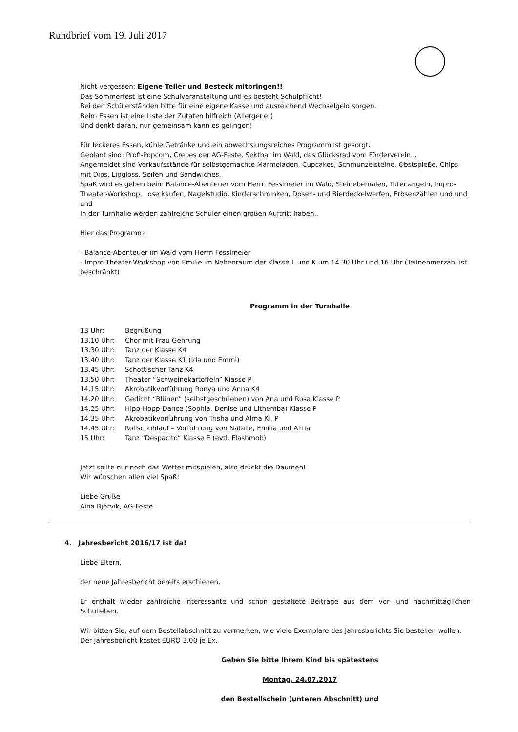Rundbrief vom 19. Juli 2017
Nicht vergessen: Eigene Teller und Besteck mitbringen!!
Das Sommerfest ist eine Schulveranstaltung und es besteht Schulpflicht!
Bei den Schülerständen bitte für eine eigene Kasse und ausreichend Wechselgeld sorgen.
Beim Essen ist eine Liste der Zutaten hilfreich (Allergene!)
Und denkt daran, nur gemeinsam kann es gelingen!
Für leckeres Essen, kühle Getränke und ein abwechslungsreiches Programm ist gesorgt.
Geplant sind: Profi-Popcorn, Crepes der AG-Feste, Sektbar im Wald, das Glücksrad vom Förderverein...
Angemeldet sind Verkaufsstände für selbstgemachte Marmeladen, Cupcakes, Schmunzelsteine, Obstspieße, Chips mit Dips, Lipgloss, Seifen und Sandwiches.
Spaß wird es geben beim Balance-Abenteuer vom Herrn Fesslmeier im Wald, Steinebemalen, Tütenangeln, Impro-Theater-Workshop, Lose kaufen, Nagelstudio, Kinderschminken, Dosen- und Bierdeckelwerfen, Erbsenzählen und und und
In der Turnhalle werden zahlreiche Schüler einen großen Auftritt haben..
Hier das Programm:
- Balance-Abenteuer im Wald vom Herrn Fesslmeier
- Impro-Theater-Workshop von Emilie im Nebenraum der Klasse L und K um 14.30 Uhr und 16 Uhr (Teilnehmerzahl ist beschränkt)
Programm in der Turnhalle
| 13 Uhr: | Begrüßung |
| 13.10 Uhr: | Chor mit Frau Gehrung |
| 13.30 Uhr: | Tanz der Klasse K4 |
| 13.40 Uhr: | Tanz der Klasse K1 (Ida und Emmi) |
| 13.45 Uhr: | Schottischer Tanz K4 |
| 13.50 Uhr: | Theater “Schweinekartoffeln” Klasse P |
| 14.15 Uhr: | Akrobatikvorführung Ronya und Anna K4 |
| 14.20 Uhr: | Gedicht “Blühen” (selbstgeschrieben) von Ana und Rosa Klasse P |
| 14.25 Uhr: | Hipp-Hopp-Dance (Sophia, Denise und Lithemba) Klasse P |
| 14.35 Uhr: | Akrobatikvorführung von Trisha und Alma Kl. P |
| 14.45 Uhr: | Rollschuhlauf – Vorführung von Natalie, Emilia und Alina |
| 15 Uhr: | Tanz “Despacito” Klasse E (evtl. Flashmob) |
Jetzt sollte nur noch das Wetter mitspielen, also drückt die Daumen!
Wir wünschen allen viel Spaß!
Liebe Grüße
Aina Björvik, AG-Feste
4. Jahresbericht 2016/17 ist da!
Liebe Eltern,
der neue Jahresbericht bereits erschienen.
Er enthält wieder zahlreiche interessante und schön gestaltete Beiträge aus dem vor- und nachmittäglichen Schulleben.
Wir bitten Sie, auf dem Bestellabschnitt zu vermerken, wie viele Exemplare des Jahresberichts Sie bestellen wollen. Der Jahresbericht kostet EURO 3.00 je Ex.
Geben Sie bitte Ihrem Kind bis spätestens
Montag, 24.07.2017
den Bestellschein (unteren Abschnitt) und